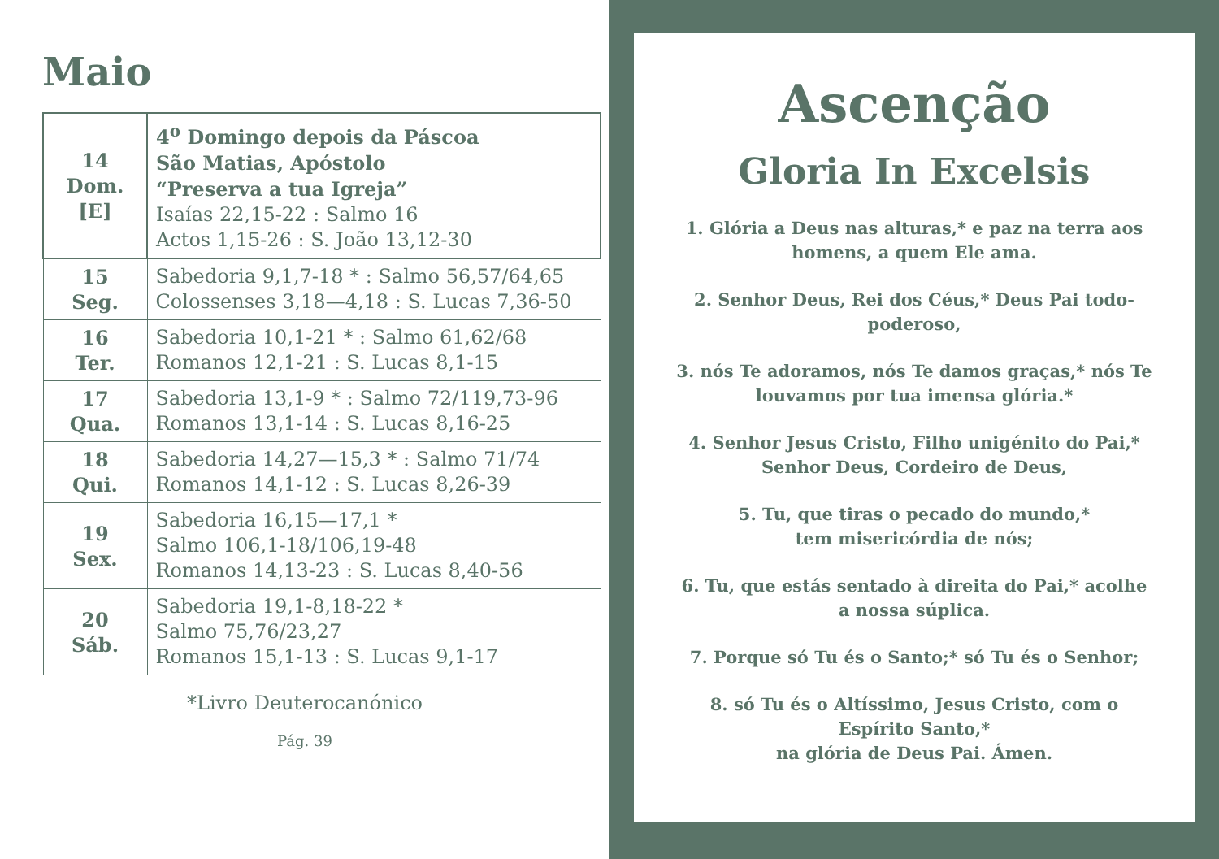Maio
| 14 Dom. [E] | 4<sup>o</sup> Domingo depois da Páscoa São Matias, Apóstolo “Preserva a tua Igreja” Isaías 22,15-22 : Salmo 16 Actos 1,15-26 : S. João 13,12-30 |
| 15 Seg. | Sabedoria 9,1,7-18 * : Salmo 56,57/64,65 Colossenses 3,18—4,18 : S. Lucas 7,36-50 |
| 16 Ter. | Sabedoria 10,1-21 * : Salmo 61,62/68 Romanos 12,1-21 : S. Lucas 8,1-15 |
| 17 Qua. | Sabedoria 13,1-9 * : Salmo 72/119,73-96 Romanos 13,1-14 : S. Lucas 8,16-25 |
| 18 Qui. | Sabedoria 14,27—15,3 * : Salmo 71/74 Romanos 14,1-12 : S. Lucas 8,26-39 |
| 19 Sex. | Sabedoria 16,15—17,1 * Salmo 106,1-18/106,19-48 Romanos 14,13-23 : S. Lucas 8,40-56 |
| 20 Sáb. | Sabedoria 19,1-8,18-22 * Salmo 75,76/23,27 Romanos 15,1-13 : S. Lucas 9,1-17 |
*Livro Deuterocanónico
Pág. 39
Ascenção
Gloria In Excelsis
1. Glória a Deus nas alturas,* e paz na terra aos homens, a quem Ele ama.
2. Senhor Deus, Rei dos Céus,* Deus Pai todo-poderoso,
3. nós Te adoramos, nós Te damos graças,* nós Te louvamos por tua imensa glória.*
4. Senhor Jesus Cristo, Filho unigénito do Pai,*
Senhor Deus, Cordeiro de Deus,
5. Tu, que tiras o pecado do mundo,*
tem misericórdia de nós;
6. Tu, que estás sentado à direita do Pai,* acolhe a nossa súplica.
7. Porque só Tu és o Santo;* só Tu és o Senhor;
8. só Tu és o Altíssimo, Jesus Cristo, com o Espírito Santo,*
na glória de Deus Pai. Ámen.